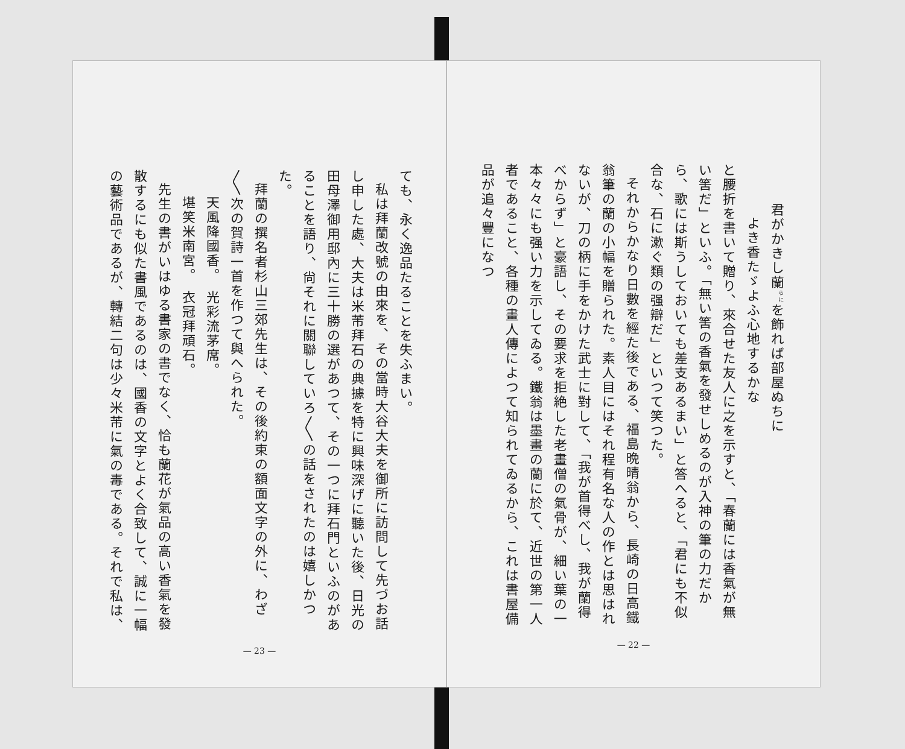君がかきし蘭<sup>らに</sup>を飾れば部屋ぬちに
よき香たゞよふ心地するかな
と腰折を書いて贈り、來合せた友人に之を示すと、「春蘭には香氣が無い筈だ」といふ。「無い筈の香氣を發せしめるのが入神の筆の力だから、歌には斯うしておいても差支あるまい」と答へると、「君にも不似合な、石に漱ぐ類の强辯だ」といつて笑つた。
それからかなり日數を經た後である、福島晩晴翁から、長崎の日高鐵翁筆の蘭の小幅を贈られた。素人目にはそれ程有名な人の作とは思はれないが、刀の柄に手をかけた武士に對して、「我が首得べし、我が蘭得べからず」と豪語し、その要求を拒絶した老畫僧の氣骨が、細い葉の一本々々にも强い力を示してゐる。鐵翁は墨畫の蘭に於て、近世の第一人者であること、各種の畫人傳によつて知られてゐるから、これは書屋備品が追々豐になつ
— 22 —
ても、永く逸品たることを失ふまい。
私は拜蘭改號の由來を、その當時大谷大夫を御所に訪問して先づお話し申した處、大夫は米芾拜石の典據を特に興味深げに聽いた後、日光の田母澤御用邸內に三十勝の選があつて、その一つに拜石門といふのがあることを語り、尙それに關聯していろ〳〵の話をされたのは嬉しかつた。
拜蘭の撰名者杉山三郊先生は、その後約束の額面文字の外に、わざ〳〵次の賀詩一首を作つて與へられた。
天風降國香。　光彩流茅席。
堪笑米南宮。　衣冠拜頑石。
先生の書がいはゆる書家の書でなく、恰も蘭花が氣品の高い香氣を發散するにも似た書風であるのは、國香の文字とよく合致して、誠に一幅の藝術品であるが、轉結二句は少々米芾に氣の毒である。それで私は、
— 23 —